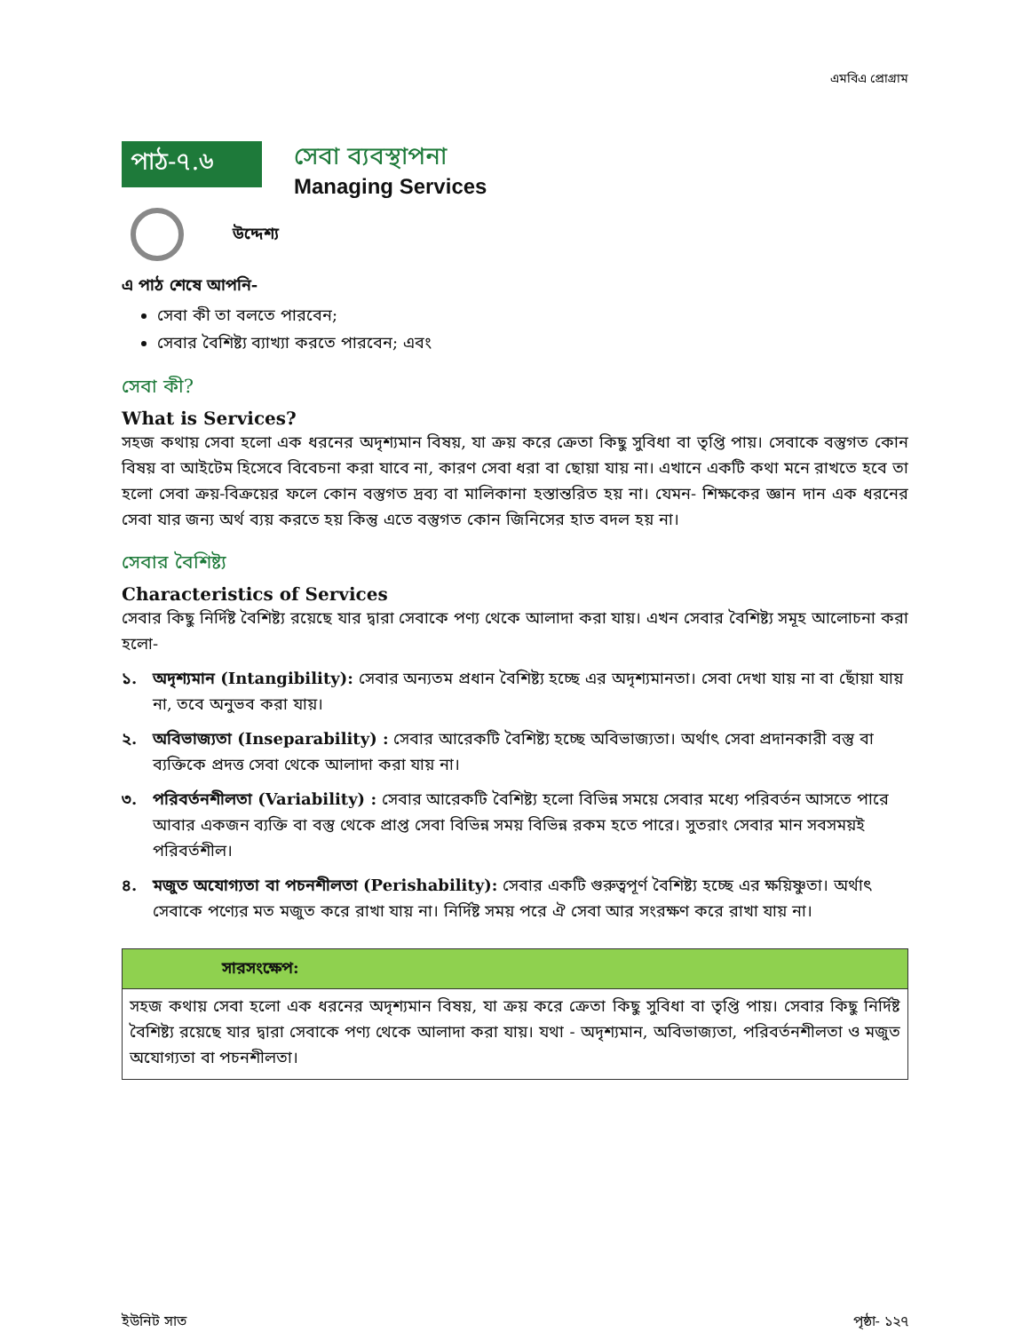এমবিএ প্রোগ্রাম
পাঠ-৭.৬
সেবা ব্যবস্থাপনা
Managing Services
উদ্দেশ্য
এ পাঠ শেষে আপনি-
সেবা কী তা বলতে পারবেন;
সেবার বৈশিষ্ট্য ব্যাখ্যা করতে পারবেন; এবং
সেবা কী?
What is Services?
সহজ কথায় সেবা হলো এক ধরনের অদৃশ্যমান বিষয়, যা ক্রয় করে ক্রেতা কিছু সুবিধা বা তৃপ্তি পায়। সেবাকে বস্তুগত কোন বিষয় বা আইটেম হিসেবে বিবেচনা করা যাবে না, কারণ সেবা ধরা বা ছোয়া যায় না। এখানে একটি কথা মনে রাখতে হবে তা হলো সেবা ক্রয়-বিক্রয়ের ফলে কোন বস্তুগত দ্রব্য বা মালিকানা হস্তান্তরিত হয় না। যেমন- শিক্ষকের জ্ঞান দান এক ধরনের সেবা যার জন্য অর্থ ব্যয় করতে হয় কিন্তু এতে বস্তুগত কোন জিনিসের হাত বদল হয় না।
সেবার বৈশিষ্ট্য
Characteristics of Services
সেবার কিছু নির্দিষ্ট বৈশিষ্ট্য রয়েছে যার দ্বারা সেবাকে পণ্য থেকে আলাদা করা যায়। এখন সেবার বৈশিষ্ট্য সমূহ আলোচনা করা হলো-
১. অদৃশ্যমান (Intangibility): সেবার অন্যতম প্রধান বৈশিষ্ট্য হচ্ছে এর অদৃশ্যমানতা। সেবা দেখা যায় না বা ছোঁয়া যায় না, তবে অনুভব করা যায়।
২. অবিভাজ্যতা (Inseparability) : সেবার আরেকটি বৈশিষ্ট্য হচ্ছে অবিভাজ্যতা। অর্থাৎ সেবা প্রদানকারী বস্তু বা ব্যক্তিকে প্রদত্ত সেবা থেকে আলাদা করা যায় না।
৩. পরিবর্তনশীলতা (Variability) : সেবার আরেকটি বৈশিষ্ট্য হলো বিভিন্ন সময়ে সেবার মধ্যে পরিবর্তন আসতে পারে আবার একজন ব্যক্তি বা বস্তু থেকে প্রাপ্ত সেবা বিভিন্ন সময় বিভিন্ন রকম হতে পারে। সুতরাং সেবার মান সবসময়ই পরিবর্তশীল।
৪. মজুত অযোগ্যতা বা পচনশীলতা (Perishability): সেবার একটি গুরুত্বপূর্ণ বৈশিষ্ট্য হচ্ছে এর ক্ষয়িষ্ণুতা। অর্থাৎ সেবাকে পণ্যের মত মজুত করে রাখা যায় না। নির্দিষ্ট সময় পরে ঐ সেবা আর সংরক্ষণ করে রাখা যায় না।
সারসংক্ষেপ:
সহজ কথায় সেবা হলো এক ধরনের অদৃশ্যমান বিষয়, যা ক্রয় করে ক্রেতা কিছু সুবিধা বা তৃপ্তি পায়। সেবার কিছু নির্দিষ্ট বৈশিষ্ট্য রয়েছে যার দ্বারা সেবাকে পণ্য থেকে আলাদা করা যায়। যথা - অদৃশ্যমান, অবিভাজ্যতা, পরিবর্তনশীলতা ও মজুত অযোগ্যতা বা পচনশীলতা।
ইউনিট সাত পৃষ্ঠা- ১২৭